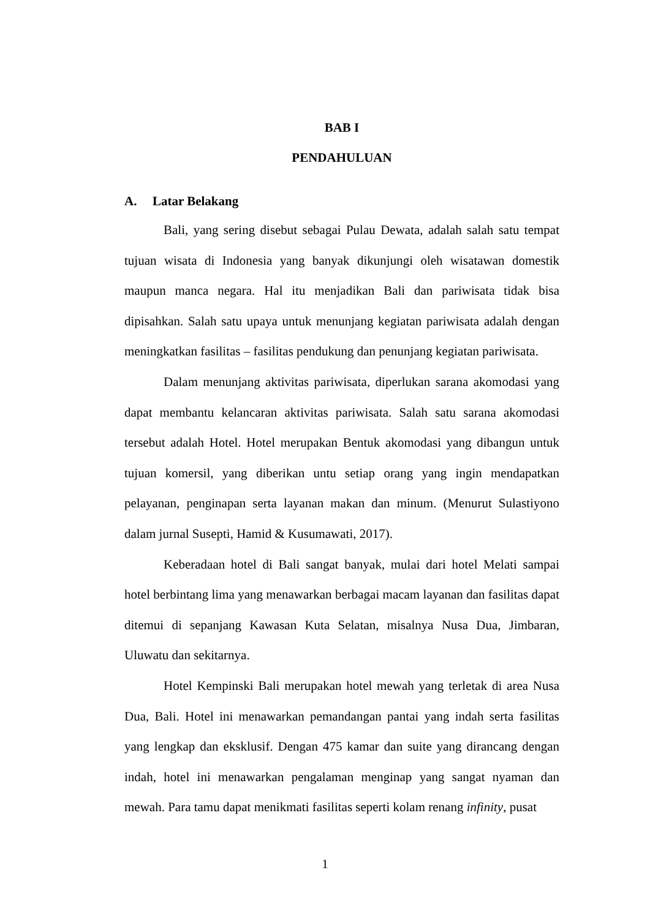BAB I
PENDAHULUAN
A. Latar Belakang
Bali, yang sering disebut sebagai Pulau Dewata, adalah salah satu tempat tujuan wisata di Indonesia yang banyak dikunjungi oleh wisatawan domestik maupun manca negara. Hal itu menjadikan Bali dan pariwisata tidak bisa dipisahkan. Salah satu upaya untuk menunjang kegiatan pariwisata adalah dengan meningkatkan fasilitas – fasilitas pendukung dan penunjang kegiatan pariwisata.
Dalam menunjang aktivitas pariwisata, diperlukan sarana akomodasi yang dapat membantu kelancaran aktivitas pariwisata. Salah satu sarana akomodasi tersebut adalah Hotel. Hotel merupakan Bentuk akomodasi yang dibangun untuk tujuan komersil, yang diberikan untu setiap orang yang ingin mendapatkan pelayanan, penginapan serta layanan makan dan minum. (Menurut Sulastiyono dalam jurnal Susepti, Hamid & Kusumawati, 2017).
Keberadaan hotel di Bali sangat banyak, mulai dari hotel Melati sampai hotel berbintang lima yang menawarkan berbagai macam layanan dan fasilitas dapat ditemui di sepanjang Kawasan Kuta Selatan, misalnya Nusa Dua, Jimbaran, Uluwatu dan sekitarnya.
Hotel Kempinski Bali merupakan hotel mewah yang terletak di area Nusa Dua, Bali. Hotel ini menawarkan pemandangan pantai yang indah serta fasilitas yang lengkap dan eksklusif. Dengan 475 kamar dan suite yang dirancang dengan indah, hotel ini menawarkan pengalaman menginap yang sangat nyaman dan mewah. Para tamu dapat menikmati fasilitas seperti kolam renang infinity, pusat
1